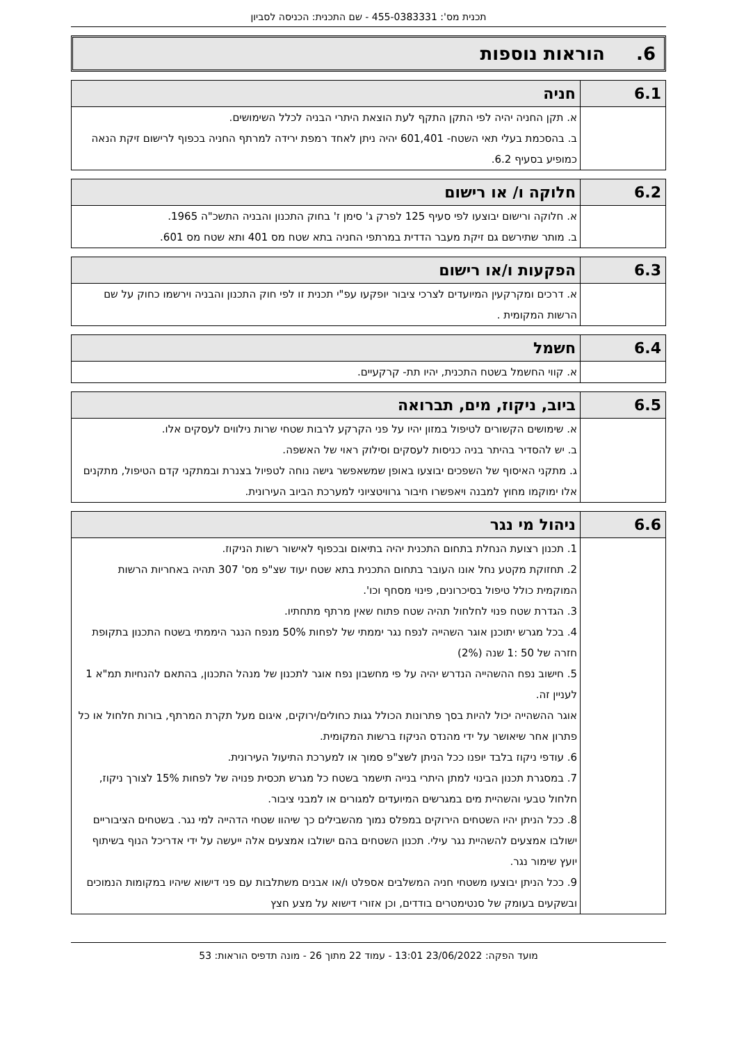תכנית מס': 455-0383331 - שם התכנית: הכניסה לסביון
6. הוראות נוספות
| 6.1 | חניה |
| | א. תקן החניה יהיה לפי התקן התקף לעת הוצאת היתרי הבניה לכלל השימושים. ב. בהסכמת בעלי תאי השטח- 601,401 יהיה ניתן לאחד רמפת ירידה למרתף החניה בכפוף לרישום זיקת הנאה כמופיע בסעיף 6.2. |
| 6.2 | חלוקה ו/ או רישום |
| | א. חלוקה ורישום יבוצעו לפי סעיף 125 לפרק ג' סימן ז' בחוק התכנון והבניה התשכ"ה 1965. ב. מותר שתירשם גם זיקת מעבר הדדית במרתפי החניה בתא שטח מס 401 ותא שטח מס 601. |
| 6.3 | הפקעות ו/או רישום |
| | א. דרכים ומקרקעין המיועדים לצרכי ציבור יופקעו עפ"י תכנית זו לפי חוק התכנון והבניה וירשמו כחוק על שם הרשות המקומית . |
| 6.4 | חשמל |
| | א. קווי החשמל בשטח התכנית, יהיו תת- קרקעיים. |
| 6.5 | ביוב, ניקוז, מים, תברואה |
| | א. שימושים הקשורים לטיפול במזון יהיו על פני הקרקע לרבות שטחי שרות נילווים לעסקים אלו. ב. יש להסדיר בהיתר בניה כניסות לעסקים וסילוק ראוי של האשפה. ג. מתקני האיסוף של השפכים יבוצעו באופן שמשאפשר גישה נוחה לטפיול בצנרת ובמתקני קדם הטיפול, מתקנים אלו ימוקמו מחוץ למבנה ויאפשרו חיבור גרוויטציוני למערכת הביוב העירונית. |
| 6.6 | ניהול מי נגר |
| | 1. תכנון רצועת הנחלת בתחום התכנית יהיה בתיאום ובכפוף לאישור רשות הניקוז. 2. תחזוקת מקטע נחל אונו העובר בתחום התכנית בתא שטח יעוד שצ"פ מס' 307 תהיה באחריות הרשות המוקמית כולל טיפול בסיכרונים, פינוי מסחף וכו'. 3. הגדרת שטח פנוי לחלחול תהיה שטח פתוח שאין מרתף מתחתיו. 4. בכל מגרש יתוכנן אוגר השהייה לנפח נגר יממתי של לפחות 50% מנפח הנגר היממתי בשטח התכנון בתקופת חזרה של 50 :1 שנה (2%) 5. חישוב נפח ההשהייה הנדרש יהיה על פי מחשבון נפח אוגר לתכנון של מנהל התכנון, בהתאם להנחיות תמ"א 1 לעניין זה. אוגר ההשהייה יכול להיות בסך פתרונות הכולל גגות כחולים/ירוקים, איגום מעל תקרת המרתף, בורות חלחול או כל פתרון אחר שיאושר על ידי מהנדס הניקוז ברשות המקומית. 6. עודפי ניקוז בלבד יופנו ככל הניתן לשצ"פ סמוך או למערכת התיעול העירונית. 7. במסגרת תכנון הבינוי למתן היתרי בנייה תישמר בשטח כל מגרש תכסית פנויה של לפחות 15% לצורך ניקוז, חלחול טבעי והשהיית מים במגרשים המיועדים למגורים או למבני ציבור. 8. ככל הניתן יהיו השטחים הירוקים במפלס נמוך מהשבילים כך שיהוו שטחי הדהייה למי נגר. בשטחים הציבוריים ישולבו אמצעים להשהיית נגר עילי. תכנון השטחים בהם ישולבו אמצעים אלה ייעשה על ידי אדריכל הנוף בשיתוף יועץ שימור נגר. 9. ככל הניתן יבוצעו משטחי חניה המשלבים אספלט ו/או אבנים משתלבות עם פני דישוא שיהיו במקומות הנמוכים ובשקעים בעומק של סנטימטרים בודדים, וכן אזורי דישוא על מצע חצץ |
מועד הפקה: 23/06/2022 13:01 - עמוד 22 מתוך 26 - מונה תדפיס הוראות: 53